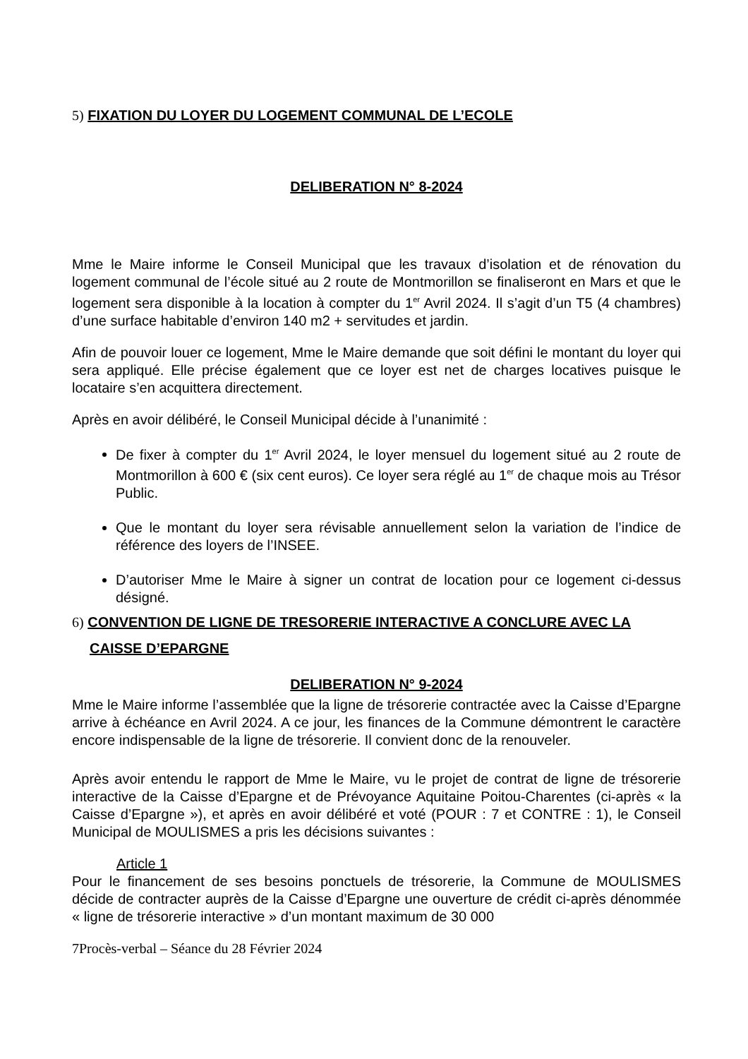5) FIXATION DU LOYER DU LOGEMENT COMMUNAL DE L’ECOLE
DELIBERATION N° 8-2024
Mme le Maire informe le Conseil Municipal que les travaux d’isolation et de rénovation du logement communal de l’école situé au 2 route de Montmorillon se finaliseront en Mars et que le logement sera disponible à la location à compter du 1<sup>er</sup> Avril 2024. Il s’agit d’un T5 (4 chambres) d’une surface habitable d’environ 140 m2 + servitudes et jardin.
Afin de pouvoir louer ce logement, Mme le Maire demande que soit défini le montant du loyer qui sera appliqué. Elle précise également que ce loyer est net de charges locatives puisque le locataire s’en acquittera directement.
Après en avoir délibéré, le Conseil Municipal décide à l’unanimité :
De fixer à compter du 1<sup>er</sup> Avril 2024, le loyer mensuel du logement situé au 2 route de Montmorillon à 600 € (six cent euros). Ce loyer sera réglé au 1<sup>er</sup> de chaque mois au Trésor Public.
Que le montant du loyer sera révisable annuellement selon la variation de l’indice de référence des loyers de l’INSEE.
D’autoriser Mme le Maire à signer un contrat de location pour ce logement ci-dessus désigné.
6) CONVENTION DE LIGNE DE TRESORERIE INTERACTIVE A CONCLURE AVEC LA CAISSE D’EPARGNE
DELIBERATION N° 9-2024
Mme le Maire informe l’assemblée que la ligne de trésorerie contractée avec la Caisse d’Epargne arrive à échéance en Avril 2024. A ce jour, les finances de la Commune démontrent le caractère encore indispensable de la ligne de trésorerie. Il convient donc de la renouveler.
Après avoir entendu le rapport de Mme le Maire, vu le projet de contrat de ligne de trésorerie interactive de la Caisse d’Epargne et de Prévoyance Aquitaine Poitou-Charentes (ci-après « la Caisse d’Epargne »), et après en avoir délibéré et voté (POUR : 7 et CONTRE : 1), le Conseil Municipal de MOULISMES a pris les décisions suivantes :
Article 1
Pour le financement de ses besoins ponctuels de trésorerie, la Commune de MOULISMES décide de contracter auprès de la Caisse d’Epargne une ouverture de crédit ci-après dénommée « ligne de trésorerie interactive » d’un montant maximum de 30 000
7Procès-verbal – Séance du 28 Février 2024